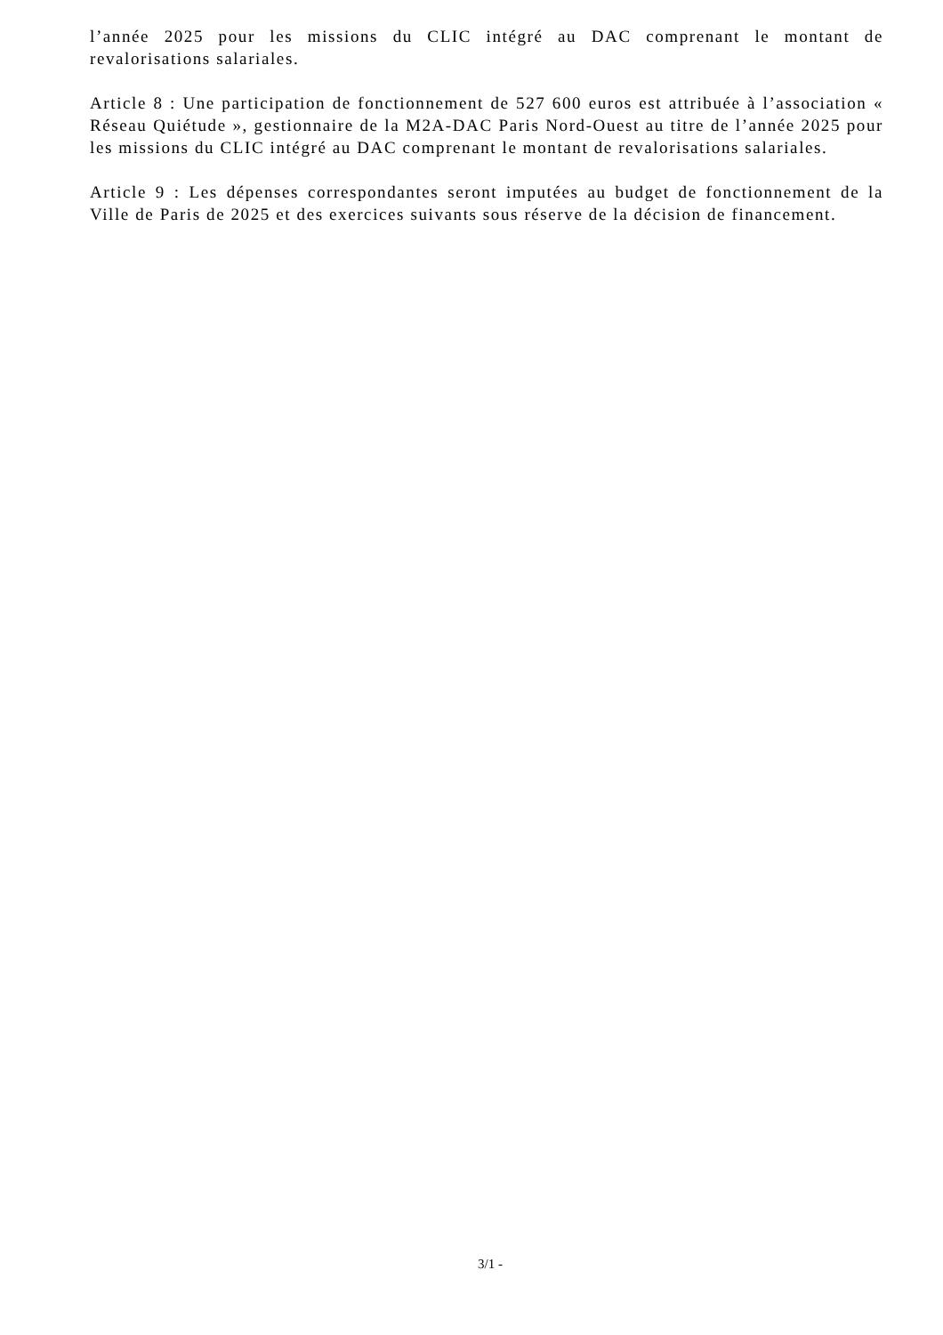l’année 2025 pour les missions du CLIC intégré au DAC comprenant le montant de revalorisations salariales.
Article 8 : Une participation de fonctionnement de 527 600 euros est attribuée à l’association « Réseau Quiétude », gestionnaire de la M2A-DAC Paris Nord-Ouest au titre de l’année 2025 pour les missions du CLIC intégré au DAC comprenant le montant de revalorisations salariales.
Article 9 : Les dépenses correspondantes seront imputées au budget de fonctionnement de la Ville de Paris de 2025 et des exercices suivants sous réserve de la décision de financement.
3/1 -